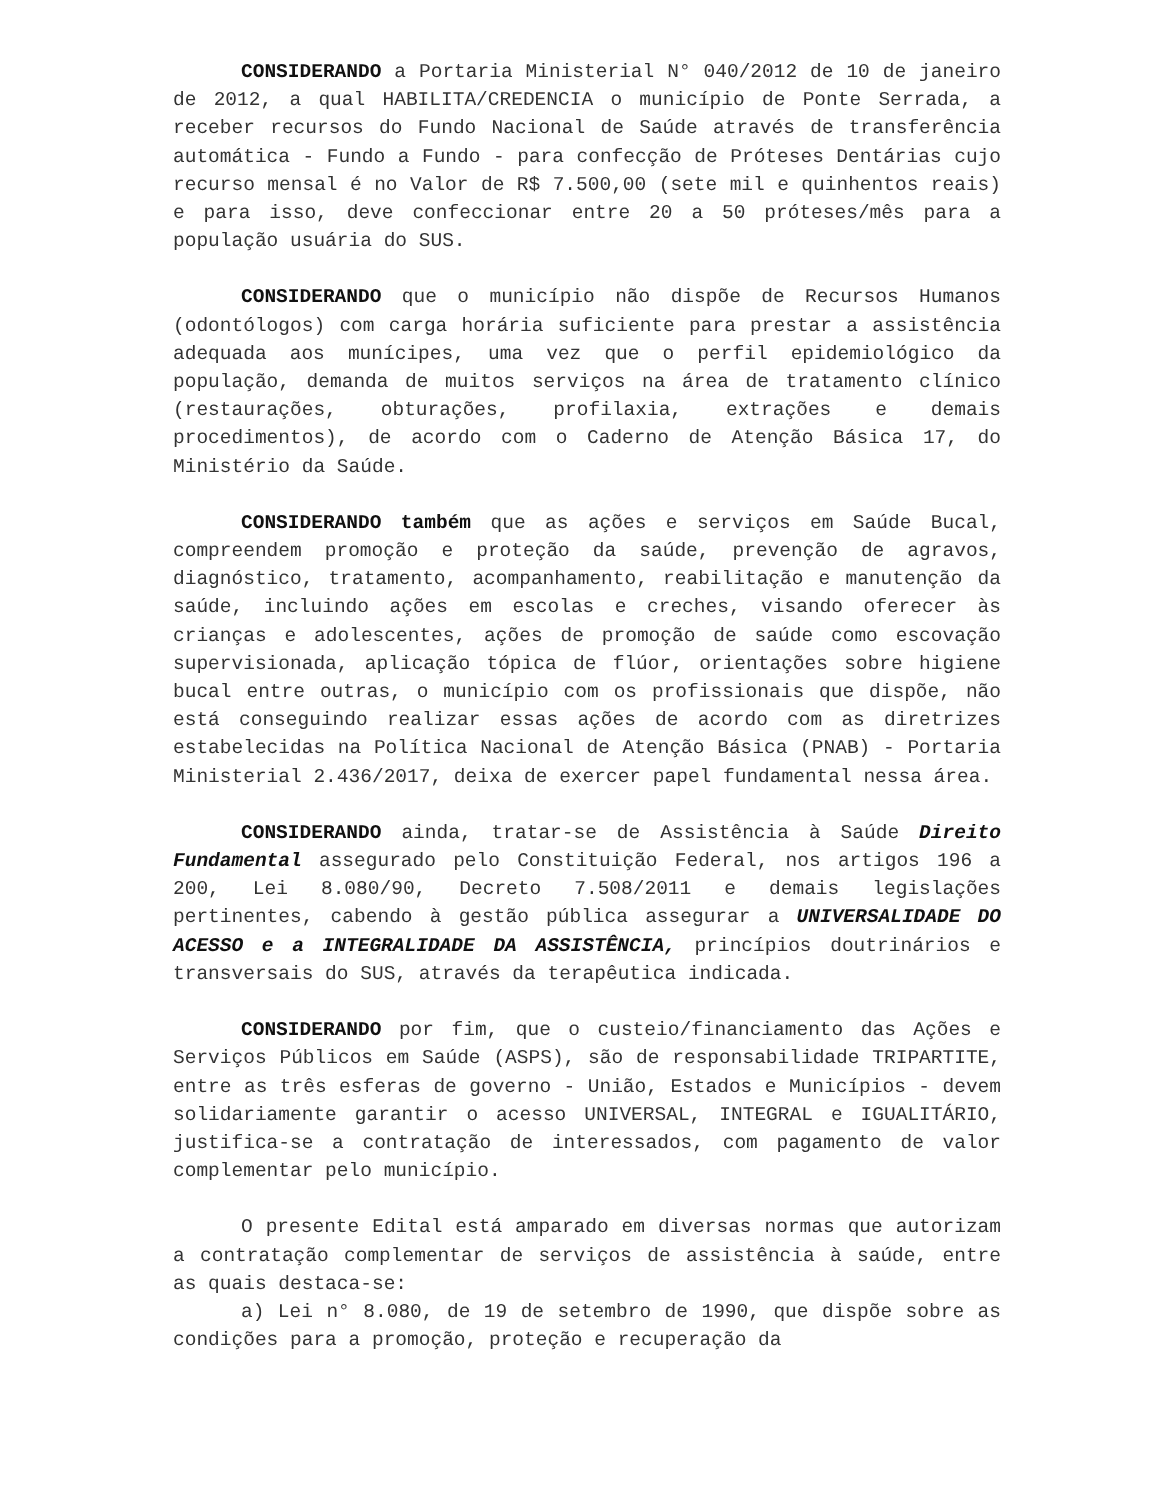CONSIDERANDO a Portaria Ministerial N° 040/2012 de 10 de janeiro de 2012, a qual HABILITA/CREDENCIA o município de Ponte Serrada, a receber recursos do Fundo Nacional de Saúde através de transferência automática - Fundo a Fundo - para confecção de Próteses Dentárias cujo recurso mensal é no Valor de R$ 7.500,00 (sete mil e quinhentos reais) e para isso, deve confeccionar entre 20 a 50 próteses/mês para a população usuária do SUS.
CONSIDERANDO que o município não dispõe de Recursos Humanos (odontólogos) com carga horária suficiente para prestar a assistência adequada aos munícipes, uma vez que o perfil epidemiológico da população, demanda de muitos serviços na área de tratamento clínico (restaurações, obturações, profilaxia, extrações e demais procedimentos), de acordo com o Caderno de Atenção Básica 17, do Ministério da Saúde.
CONSIDERANDO também que as ações e serviços em Saúde Bucal, compreendem promoção e proteção da saúde, prevenção de agravos, diagnóstico, tratamento, acompanhamento, reabilitação e manutenção da saúde, incluindo ações em escolas e creches, visando oferecer às crianças e adolescentes, ações de promoção de saúde como escovação supervisionada, aplicação tópica de flúor, orientações sobre higiene bucal entre outras, o município com os profissionais que dispõe, não está conseguindo realizar essas ações de acordo com as diretrizes estabelecidas na Política Nacional de Atenção Básica (PNAB) - Portaria Ministerial 2.436/2017, deixa de exercer papel fundamental nessa área.
CONSIDERANDO ainda, tratar-se de Assistência à Saúde Direito Fundamental assegurado pelo Constituição Federal, nos artigos 196 a 200, Lei 8.080/90, Decreto 7.508/2011 e demais legislações pertinentes, cabendo à gestão pública assegurar a UNIVERSALIDADE DO ACESSO e a INTEGRALIDADE DA ASSISTÊNCIA, princípios doutrinários e transversais do SUS, através da terapêutica indicada.
CONSIDERANDO por fim, que o custeio/financiamento das Ações e Serviços Públicos em Saúde (ASPS), são de responsabilidade TRIPARTITE, entre as três esferas de governo - União, Estados e Municípios - devem solidariamente garantir o acesso UNIVERSAL, INTEGRAL e IGUALITÁRIO, justifica-se a contratação de interessados, com pagamento de valor complementar pelo município.
O presente Edital está amparado em diversas normas que autorizam a contratação complementar de serviços de assistência à saúde, entre as quais destaca-se:
a) Lei n° 8.080, de 19 de setembro de 1990, que dispõe sobre as condições para a promoção, proteção e recuperação da